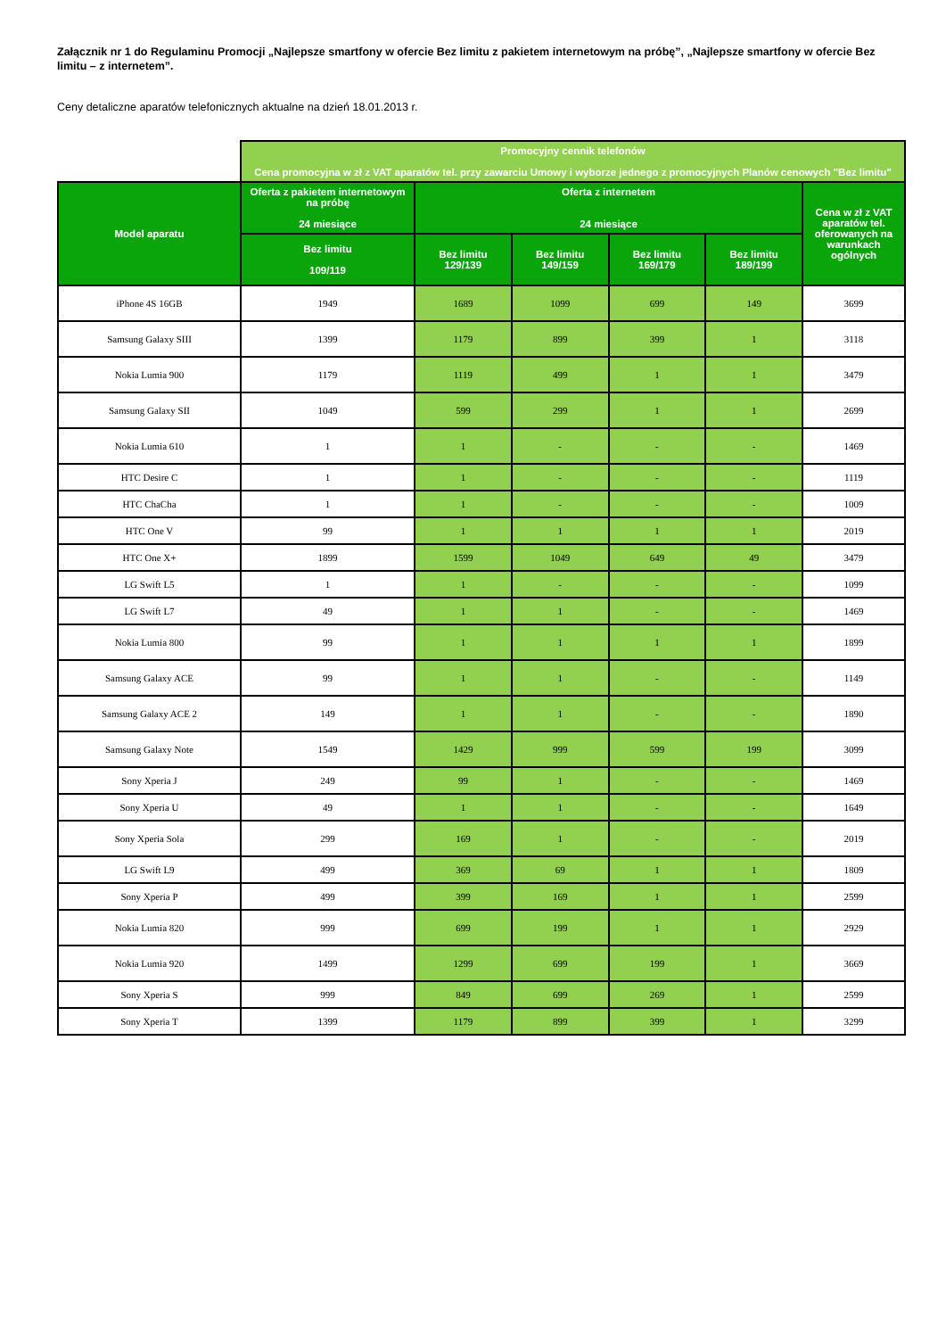Załącznik nr 1 do Regulaminu Promocji „Najlepsze smartfony w ofercie Bez limitu z pakietem internetowym na próbę”, „Najlepsze smartfony w ofercie Bez limitu – z internetem”.
Ceny detaliczne aparatów telefonicznych aktualne na dzień 18.01.2013 r.
| | Promocyjny cennik telefonów Cena promocyjna w zł z VAT aparatów tel. przy zawarciu Umowy i wyborze jednego z promocyjnych Planów cenowych "Bez limitu" | | | | | |
| --- | --- | --- | --- | --- | --- | --- |
| Model aparatu | Oferta z pakietem internetowym na próbę 24 miesiące | Oferta z internetem 24 miesiące | | | | Cena w zł z VAT aparatów tel. oferowanych na warunkach ogólnych |
| | Bez limitu 109/119 | Bez limitu 129/139 | Bez limitu 149/159 | Bez limitu 169/179 | Bez limitu 189/199 | |
| iPhone 4S 16GB | 1949 | 1689 | 1099 | 699 | 149 | 3699 |
| Samsung Galaxy SIII | 1399 | 1179 | 899 | 399 | 1 | 3118 |
| Nokia Lumia 900 | 1179 | 1119 | 499 | 1 | 1 | 3479 |
| Samsung Galaxy SII | 1049 | 599 | 299 | 1 | 1 | 2699 |
| Nokia Lumia 610 | 1 | 1 | - | - | - | 1469 |
| HTC Desire C | 1 | 1 | - | - | - | 1119 |
| HTC ChaCha | 1 | 1 | - | - | - | 1009 |
| HTC One V | 99 | 1 | 1 | 1 | 1 | 2019 |
| HTC One X+ | 1899 | 1599 | 1049 | 649 | 49 | 3479 |
| LG Swift L5 | 1 | 1 | - | - | - | 1099 |
| LG Swift L7 | 49 | 1 | 1 | - | - | 1469 |
| Nokia Lumia 800 | 99 | 1 | 1 | 1 | 1 | 1899 |
| Samsung Galaxy ACE | 99 | 1 | 1 | - | - | 1149 |
| Samsung Galaxy ACE 2 | 149 | 1 | 1 | - | - | 1890 |
| Samsung Galaxy Note | 1549 | 1429 | 999 | 599 | 199 | 3099 |
| Sony Xperia J | 249 | 99 | 1 | - | - | 1469 |
| Sony Xperia U | 49 | 1 | 1 | - | - | 1649 |
| Sony Xperia Sola | 299 | 169 | 1 | - | - | 2019 |
| LG Swift L9 | 499 | 369 | 69 | 1 | 1 | 1809 |
| Sony Xperia P | 499 | 399 | 169 | 1 | 1 | 2599 |
| Nokia Lumia 820 | 999 | 699 | 199 | 1 | 1 | 2929 |
| Nokia Lumia 920 | 1499 | 1299 | 699 | 199 | 1 | 3669 |
| Sony Xperia S | 999 | 849 | 699 | 269 | 1 | 2599 |
| Sony Xperia T | 1399 | 1179 | 899 | 399 | 1 | 3299 |